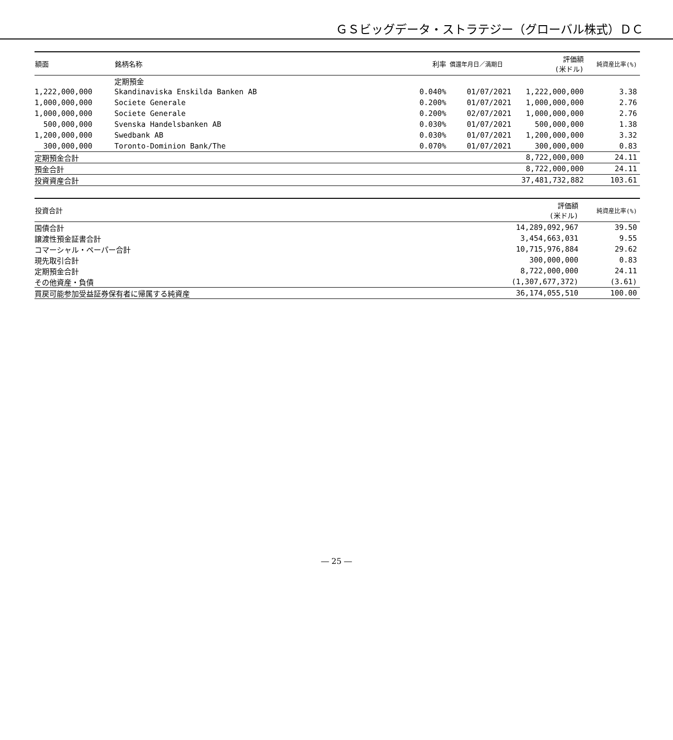ＧＳビッグデータ・ストラテジー（グローバル株式）ＤＣ
| 額面 | 銘柄名称 | 利率 | 償還年月日／満期日 | 評価額 (米ドル) | 純資産比率(%) |
| --- | --- | --- | --- | --- | --- |
| | 定期預金 | | | | |
| 1,222,000,000 | Skandinaviska Enskilda Banken AB | 0.040% | 01/07/2021 | 1,222,000,000 | 3.38 |
| 1,000,000,000 | Societe Generale | 0.200% | 01/07/2021 | 1,000,000,000 | 2.76 |
| 1,000,000,000 | Societe Generale | 0.200% | 02/07/2021 | 1,000,000,000 | 2.76 |
| 500,000,000 | Svenska Handelsbanken AB | 0.030% | 01/07/2021 | 500,000,000 | 1.38 |
| 1,200,000,000 | Swedbank AB | 0.030% | 01/07/2021 | 1,200,000,000 | 3.32 |
| 300,000,000 | Toronto-Dominion Bank/The | 0.070% | 01/07/2021 | 300,000,000 | 0.83 |
| 定期預金合計 | | | | 8,722,000,000 | 24.11 |
| 預金合計 | | | | 8,722,000,000 | 24.11 |
| 投資資産合計 | | | | 37,481,732,882 | 103.61 |
| 投資合計 | 評価額 (米ドル) | 純資産比率(%) |
| --- | --- | --- |
| 国債合計 | 14,289,092,967 | 39.50 |
| 譲渡性預金証書合計 | 3,454,663,031 | 9.55 |
| コマーシャル・ペーパー合計 | 10,715,976,884 | 29.62 |
| 現先取引合計 | 300,000,000 | 0.83 |
| 定期預金合計 | 8,722,000,000 | 24.11 |
| その他資産・負債 | (1,307,677,372) | (3.61) |
| 買戻可能参加受益証券保有者に帰属する純資産 | 36,174,055,510 | 100.00 |
― 25 ―